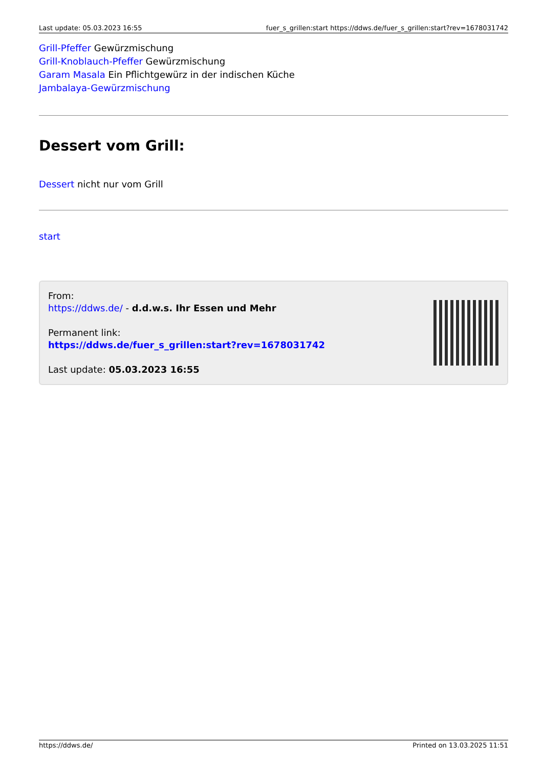Last update: 05.03.2023 16:55 fuer_s_grillen:start https://ddws.de/fuer_s_grillen:start?rev=1678031742
Grill-Pfeffer Gewürzmischung
Grill-Knoblauch-Pfeffer Gewürzmischung
Garam Masala Ein Pflichtgewürz in der indischen Küche
Jambalaya-Gewürzmischung
Dessert vom Grill:
Dessert nicht nur vom Grill
start
From:
https://ddws.de/ - d.d.w.s. Ihr Essen und Mehr
Permanent link:
https://ddws.de/fuer_s_grillen:start?rev=1678031742
Last update: 05.03.2023 16:55
https://ddws.de/ Printed on 13.03.2025 11:51